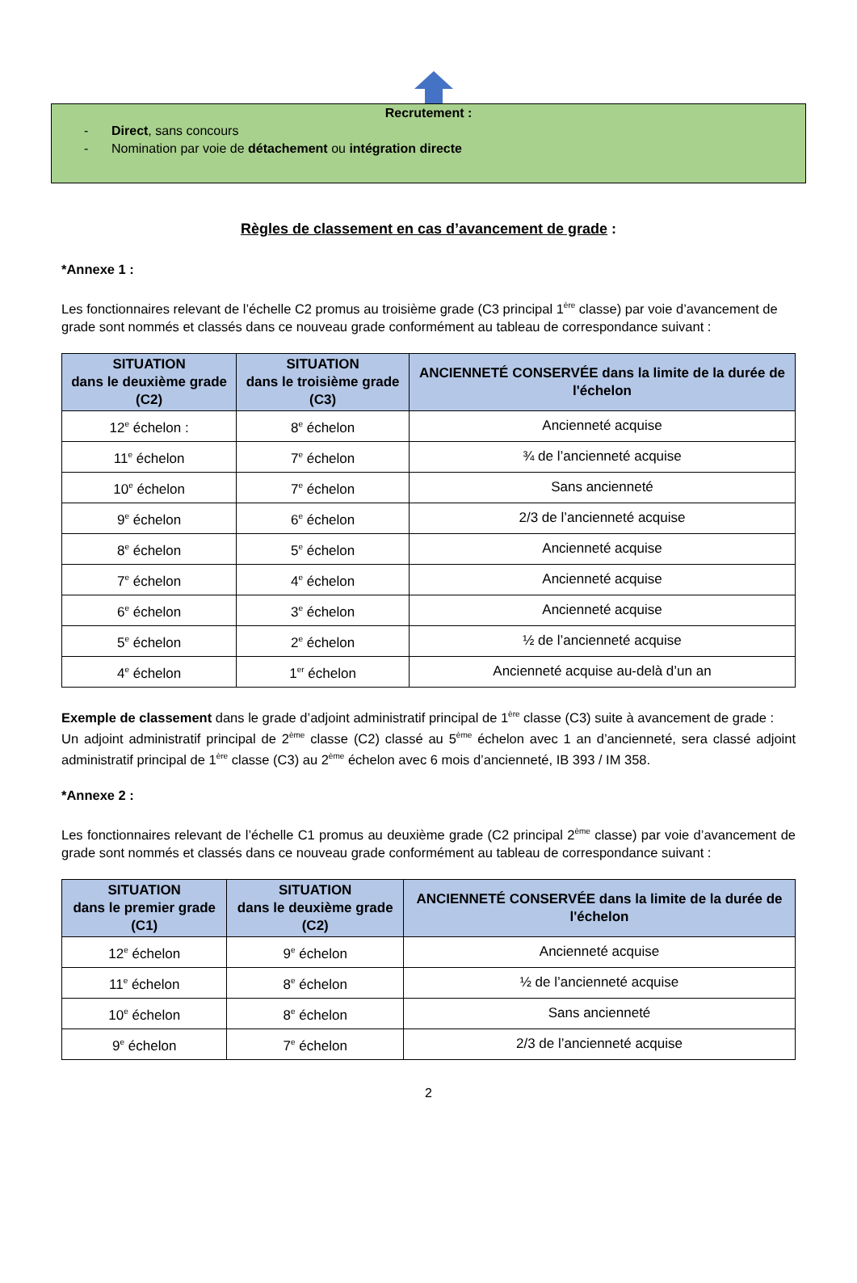Recrutement :
- Direct, sans concours
- Nomination par voie de détachement ou intégration directe
Règles de classement en cas d’avancement de grade :
*Annexe 1 :
Les fonctionnaires relevant de l’échelle C2 promus au troisième grade (C3 principal 1<sup>ère</sup> classe) par voie d’avancement de grade sont nommés et classés dans ce nouveau grade conformément au tableau de correspondance suivant :
| SITUATION dans le deuxième grade (C2) | SITUATION dans le troisième grade (C3) | ANCIENNETÉ CONSERVÉE dans la limite de la durée de l'échelon |
| --- | --- | --- |
| 12<sup>e</sup> échelon : | 8<sup>e</sup> échelon | Ancienneté acquise |
| 11<sup>e</sup> échelon | 7<sup>e</sup> échelon | ¾ de l’ancienneté acquise |
| 10<sup>e</sup> échelon | 7<sup>e</sup> échelon | Sans ancienneté |
| 9<sup>e</sup> échelon | 6<sup>e</sup> échelon | 2/3 de l’ancienneté acquise |
| 8<sup>e</sup> échelon | 5<sup>e</sup> échelon | Ancienneté acquise |
| 7<sup>e</sup> échelon | 4<sup>e</sup> échelon | Ancienneté acquise |
| 6<sup>e</sup> échelon | 3<sup>e</sup> échelon | Ancienneté acquise |
| 5<sup>e</sup> échelon | 2<sup>e</sup> échelon | ½ de l’ancienneté acquise |
| 4<sup>e</sup> échelon | 1<sup>er</sup> échelon | Ancienneté acquise au-delà d’un an |
Exemple de classement dans le grade d’adjoint administratif principal de 1<sup>ère</sup> classe (C3) suite à avancement de grade :
Un adjoint administratif principal de 2<sup>ème</sup> classe (C2) classé au 5<sup>ème</sup> échelon avec 1 an d’ancienneté, sera classé adjoint administratif principal de 1<sup>ère</sup> classe (C3) au 2<sup>ème</sup> échelon avec 6 mois d’ancienneté, IB 393 / IM 358.
*Annexe 2 :
Les fonctionnaires relevant de l’échelle C1 promus au deuxième grade (C2 principal 2<sup>ème</sup> classe) par voie d’avancement de grade sont nommés et classés dans ce nouveau grade conformément au tableau de correspondance suivant :
| SITUATION dans le premier grade (C1) | SITUATION dans le deuxième grade (C2) | ANCIENNETÉ CONSERVÉE dans la limite de la durée de l'échelon |
| --- | --- | --- |
| 12<sup>e</sup> échelon | 9<sup>e</sup> échelon | Ancienneté acquise |
| 11<sup>e</sup> échelon | 8<sup>e</sup> échelon | ½ de l’ancienneté acquise |
| 10<sup>e</sup> échelon | 8<sup>e</sup> échelon | Sans ancienneté |
| 9<sup>e</sup> échelon | 7<sup>e</sup> échelon | 2/3 de l’ancienneté acquise |
2